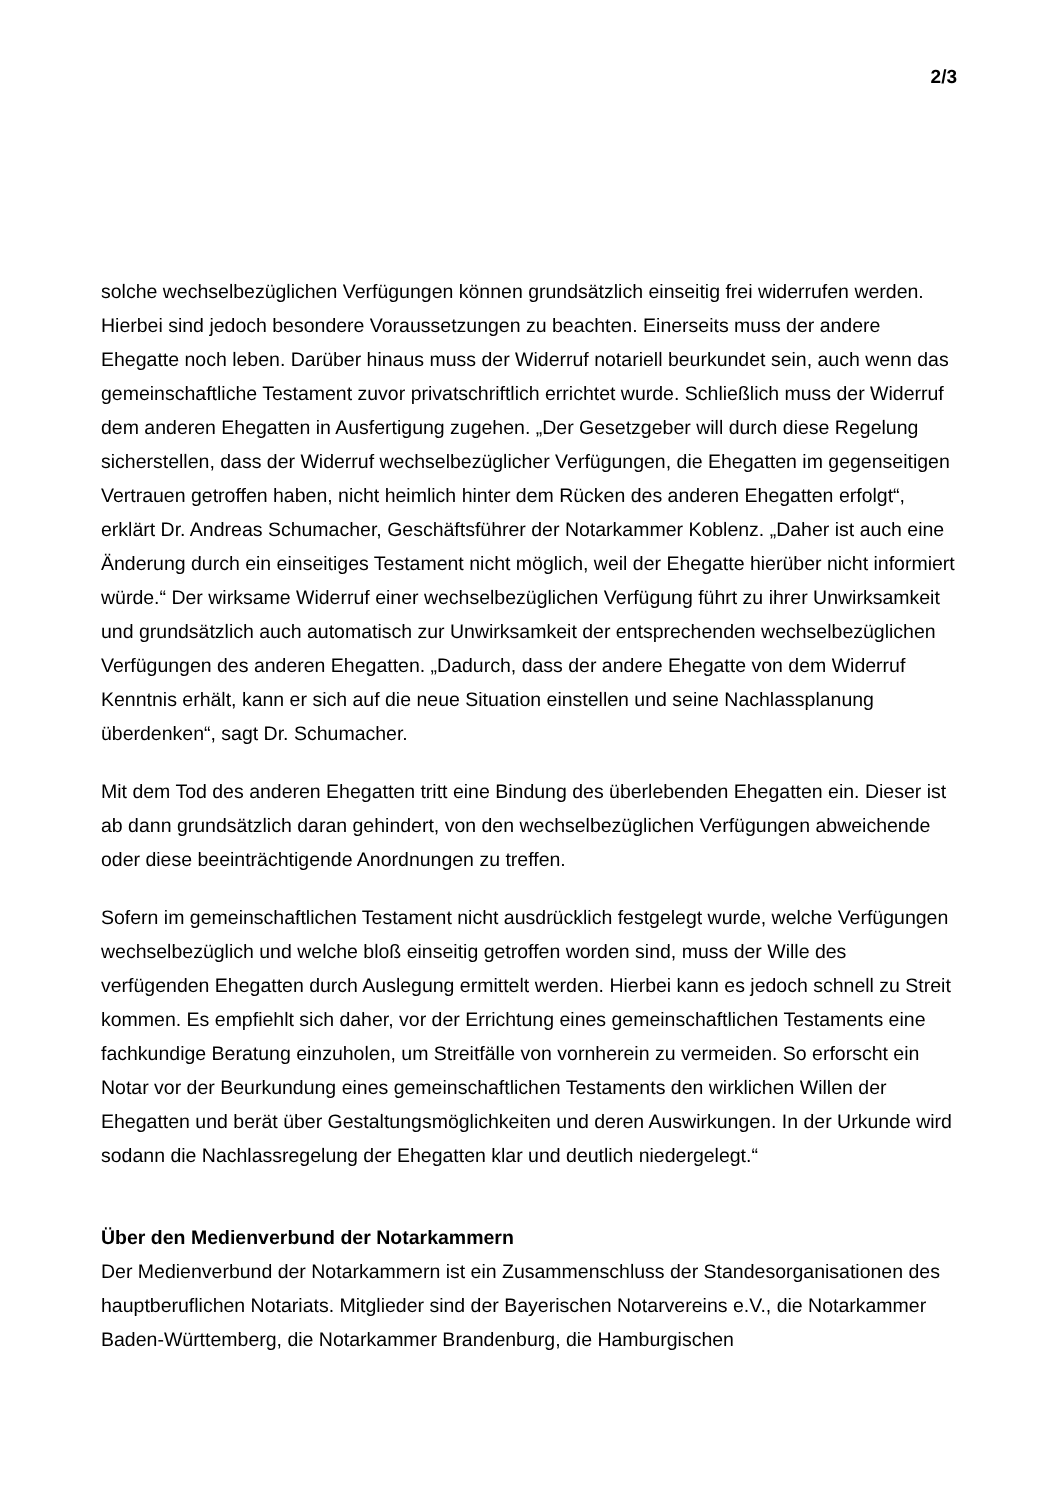2/3
solche wechselbezüglichen Verfügungen können grundsätzlich einseitig frei widerrufen werden. Hierbei sind jedoch besondere Voraussetzungen zu beachten. Einerseits muss der andere Ehegatte noch leben. Darüber hinaus muss der Widerruf notariell beurkundet sein, auch wenn das gemeinschaftliche Testament zuvor privatschriftlich errichtet wurde. Schließlich muss der Widerruf dem anderen Ehegatten in Ausfertigung zugehen. „Der Gesetzgeber will durch diese Regelung sicherstellen, dass der Widerruf wechselbezüglicher Verfügungen, die Ehegatten im gegenseitigen Vertrauen getroffen haben, nicht heimlich hinter dem Rücken des anderen Ehegatten erfolgt“, erklärt Dr. Andreas Schumacher, Geschäftsführer der Notarkammer Koblenz. „Daher ist auch eine Änderung durch ein einseitiges Testament nicht möglich, weil der Ehegatte hierüber nicht informiert würde.“ Der wirksame Widerruf einer wechselbezüglichen Verfügung führt zu ihrer Unwirksamkeit und grundsätzlich auch automatisch zur Unwirksamkeit der entsprechenden wechselbezüglichen Verfügungen des anderen Ehegatten. „Dadurch, dass der andere Ehegatte von dem Widerruf Kenntnis erhält, kann er sich auf die neue Situation einstellen und seine Nachlassplanung überdenken“, sagt Dr. Schumacher.
Mit dem Tod des anderen Ehegatten tritt eine Bindung des überlebenden Ehegatten ein. Dieser ist ab dann grundsätzlich daran gehindert, von den wechselbezüglichen Verfügungen abweichende oder diese beeinträchtigende Anordnungen zu treffen.
Sofern im gemeinschaftlichen Testament nicht ausdrücklich festgelegt wurde, welche Verfügungen wechselbezüglich und welche bloß einseitig getroffen worden sind, muss der Wille des verfügenden Ehegatten durch Auslegung ermittelt werden. Hierbei kann es jedoch schnell zu Streit kommen. Es empfiehlt sich daher, vor der Errichtung eines gemeinschaftlichen Testaments eine fachkundige Beratung einzuholen, um Streitfälle von vornherein zu vermeiden. So erforscht ein Notar vor der Beurkundung eines gemeinschaftlichen Testaments den wirklichen Willen der Ehegatten und berät über Gestaltungsmöglichkeiten und deren Auswirkungen. In der Urkunde wird sodann die Nachlassregelung der Ehegatten klar und deutlich niedergelegt.“
Über den Medienverbund der Notarkammern
Der Medienverbund der Notarkammern ist ein Zusammenschluss der Standesorganisationen des hauptberuflichen Notariats. Mitglieder sind der Bayerischen Notarvereins e.V., die Notarkammer Baden-Württemberg, die Notarkammer Brandenburg, die Hamburgischen